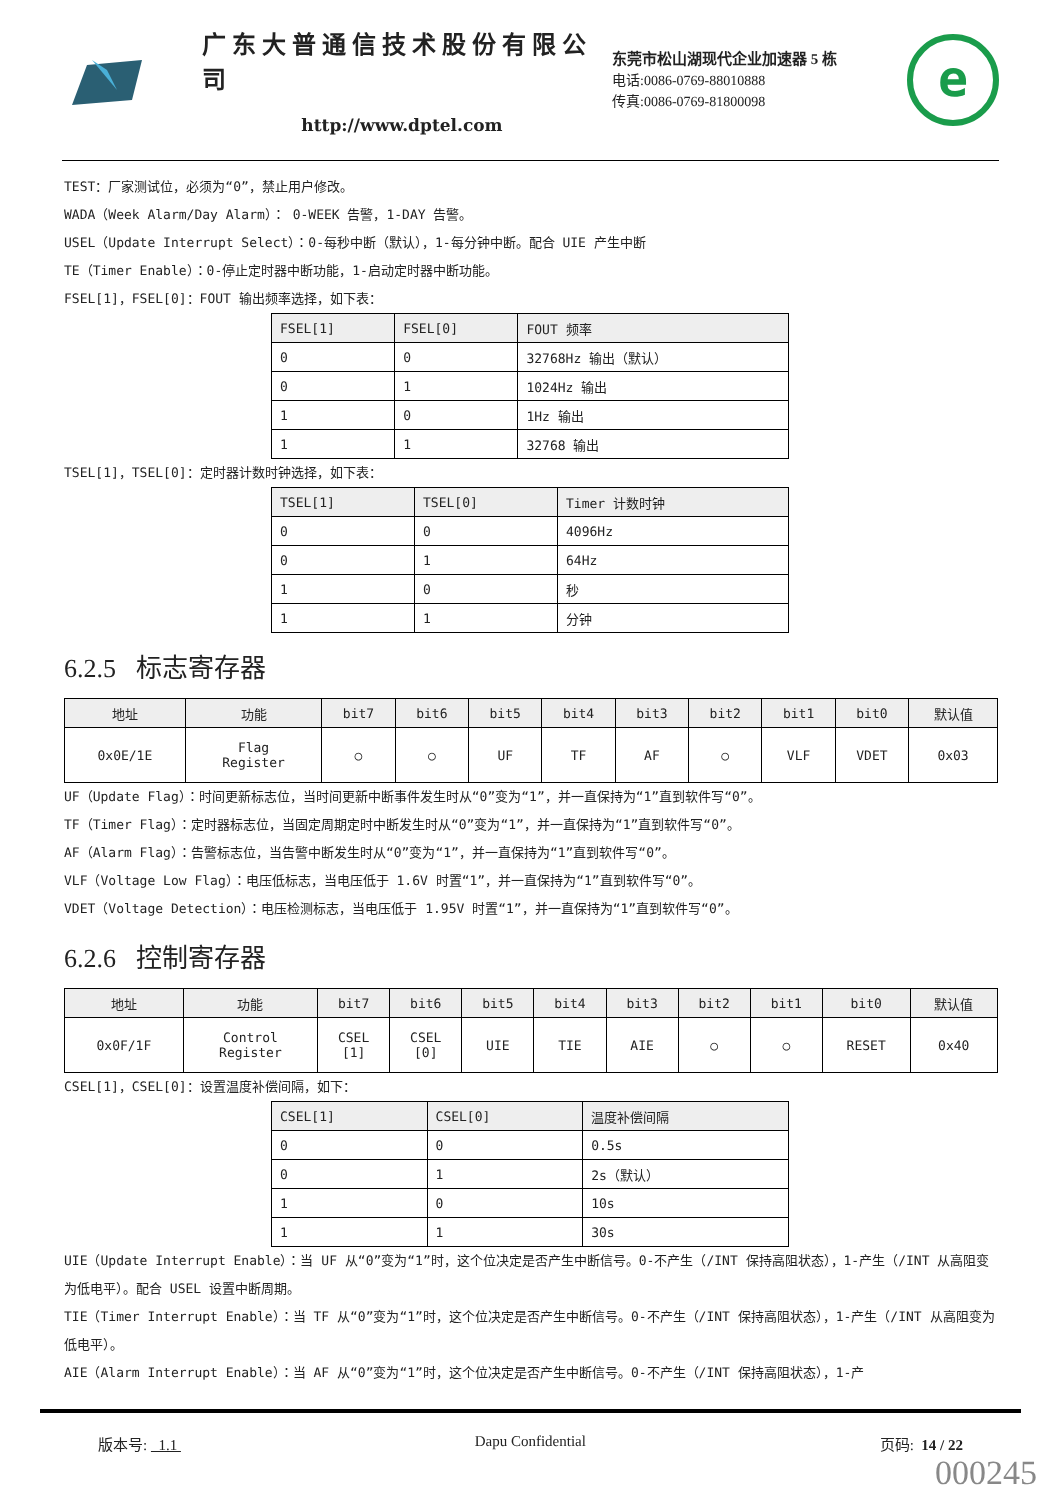广东大普通信技术股份有限公司
http://www.dptel.com
东莞市松山湖现代企业加速器 5 栋
电话:0086-0769-88010888
传真:0086-0769-81800098
e
TEST：厂家测试位，必须为“0”，禁止用户修改。
WADA（Week Alarm/Day Alarm）： 0-WEEK 告警，1-DAY 告警。
USEL（Update Interrupt Select）：0-每秒中断（默认），1-每分钟中断。配合 UIE 产生中断
TE（Timer Enable）：0-停止定时器中断功能，1-启动定时器中断功能。
FSEL[1]，FSEL[0]：FOUT 输出频率选择，如下表：
| FSEL[1] | FSEL[0] | FOUT 频率 |
| --- | --- | --- |
| 0 | 0 | 32768Hz 输出（默认） |
| 0 | 1 | 1024Hz 输出 |
| 1 | 0 | 1Hz 输出 |
| 1 | 1 | 32768 输出 |
TSEL[1]，TSEL[0]：定时器计数时钟选择，如下表：
| TSEL[1] | TSEL[0] | Timer 计数时钟 |
| --- | --- | --- |
| 0 | 0 | 4096Hz |
| 0 | 1 | 64Hz |
| 1 | 0 | 秒 |
| 1 | 1 | 分钟 |
6.2.5 标志寄存器
| 地址 | 功能 | bit7 | bit6 | bit5 | bit4 | bit3 | bit2 | bit1 | bit0 | 默认值 |
| --- | --- | --- | --- | --- | --- | --- | --- | --- | --- | --- |
| 0x0E/1E | Flag Register | ○ | ○ | UF | TF | AF | ○ | VLF | VDET | 0x03 |
UF（Update Flag）：时间更新标志位，当时间更新中断事件发生时从“0”变为“1”，并一直保持为“1”直到软件写“0”。
TF（Timer Flag）：定时器标志位，当固定周期定时中断发生时从“0”变为“1”，并一直保持为“1”直到软件写“0”。
AF（Alarm Flag）：告警标志位，当告警中断发生时从“0”变为“1”，并一直保持为“1”直到软件写“0”。
VLF（Voltage Low Flag）：电压低标志，当电压低于 1.6V 时置“1”，并一直保持为“1”直到软件写“0”。
VDET（Voltage Detection）：电压检测标志，当电压低于 1.95V 时置“1”，并一直保持为“1”直到软件写“0”。
6.2.6 控制寄存器
| 地址 | 功能 | bit7 | bit6 | bit5 | bit4 | bit3 | bit2 | bit1 | bit0 | 默认值 |
| --- | --- | --- | --- | --- | --- | --- | --- | --- | --- | --- |
| 0x0F/1F | Control Register | CSEL [1] | CSEL [0] | UIE | TIE | AIE | ○ | ○ | RESET | 0x40 |
CSEL[1]，CSEL[0]：设置温度补偿间隔，如下：
| CSEL[1] | CSEL[0] | 温度补偿间隔 |
| --- | --- | --- |
| 0 | 0 | 0.5s |
| 0 | 1 | 2s（默认） |
| 1 | 0 | 10s |
| 1 | 1 | 30s |
UIE（Update Interrupt Enable）：当 UF 从“0”变为“1”时，这个位决定是否产生中断信号。0-不产生（/INT 保持高阻状态），1-产生（/INT 从高阻变为低电平）。配合 USEL 设置中断周期。
TIE（Timer Interrupt Enable）：当 TF 从“0”变为“1”时，这个位决定是否产生中断信号。0-不产生（/INT 保持高阻状态），1-产生（/INT 从高阻变为低电平）。
AIE（Alarm Interrupt Enable）：当 AF 从“0”变为“1”时，这个位决定是否产生中断信号。0-不产生（/INT 保持高阻状态），1-产
版本号: 1.1 Dapu Confidential 页码: 14 / 22
000245